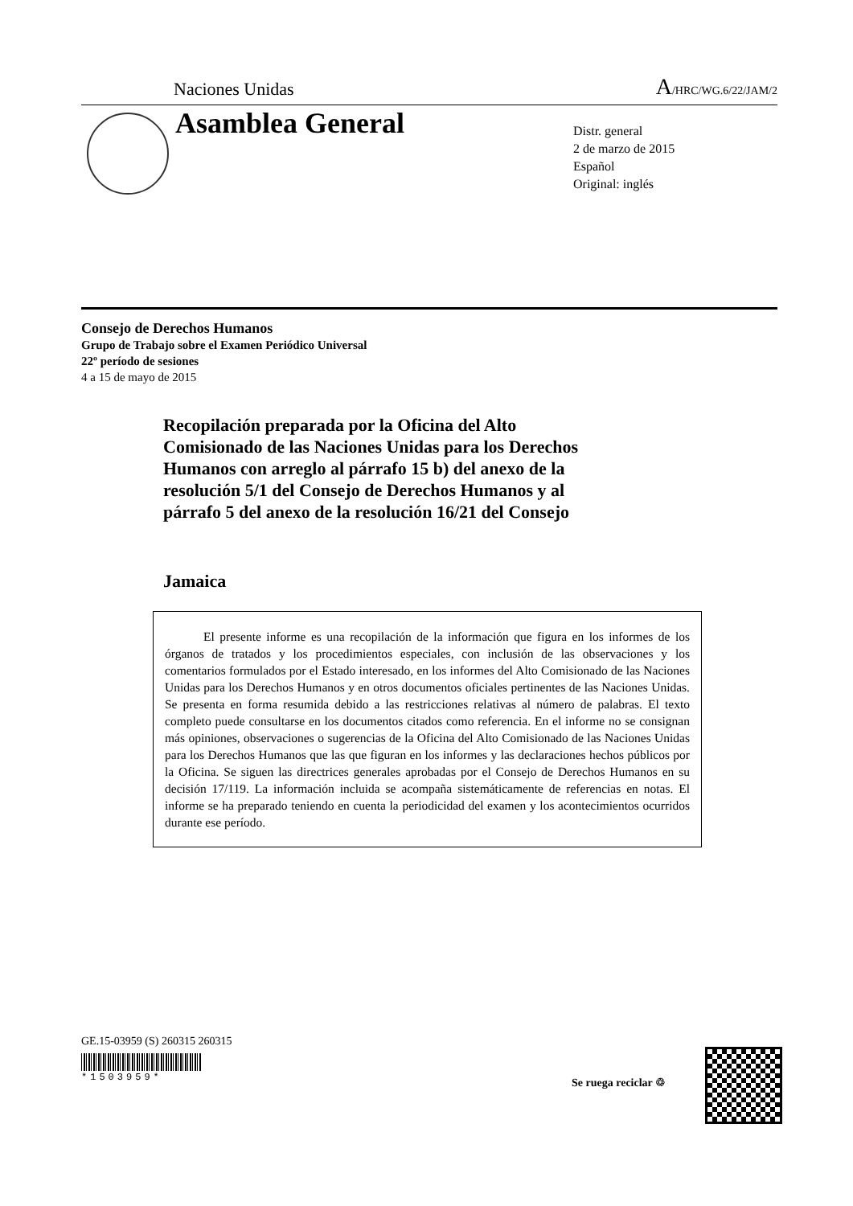Naciones Unidas A/HRC/WG.6/22/JAM/2
Asamblea General
Distr. general
2 de marzo de 2015
Español
Original: inglés
Consejo de Derechos Humanos
Grupo de Trabajo sobre el Examen Periódico Universal
22º período de sesiones
4 a 15 de mayo de 2015
Recopilación preparada por la Oficina del Alto Comisionado de las Naciones Unidas para los Derechos Humanos con arreglo al párrafo 15 b) del anexo de la resolución 5/1 del Consejo de Derechos Humanos y al párrafo 5 del anexo de la resolución 16/21 del Consejo
Jamaica
El presente informe es una recopilación de la información que figura en los informes de los órganos de tratados y los procedimientos especiales, con inclusión de las observaciones y los comentarios formulados por el Estado interesado, en los informes del Alto Comisionado de las Naciones Unidas para los Derechos Humanos y en otros documentos oficiales pertinentes de las Naciones Unidas. Se presenta en forma resumida debido a las restricciones relativas al número de palabras. El texto completo puede consultarse en los documentos citados como referencia. En el informe no se consignan más opiniones, observaciones o sugerencias de la Oficina del Alto Comisionado de las Naciones Unidas para los Derechos Humanos que las que figuran en los informes y las declaraciones hechos públicos por la Oficina. Se siguen las directrices generales aprobadas por el Consejo de Derechos Humanos en su decisión 17/119. La información incluida se acompaña sistemáticamente de referencias en notas. El informe se ha preparado teniendo en cuenta la periodicidad del examen y los acontecimientos ocurridos durante ese período.
GE.15-03959 (S) 260315 260315
*1503959* Se ruega reciclar ♲